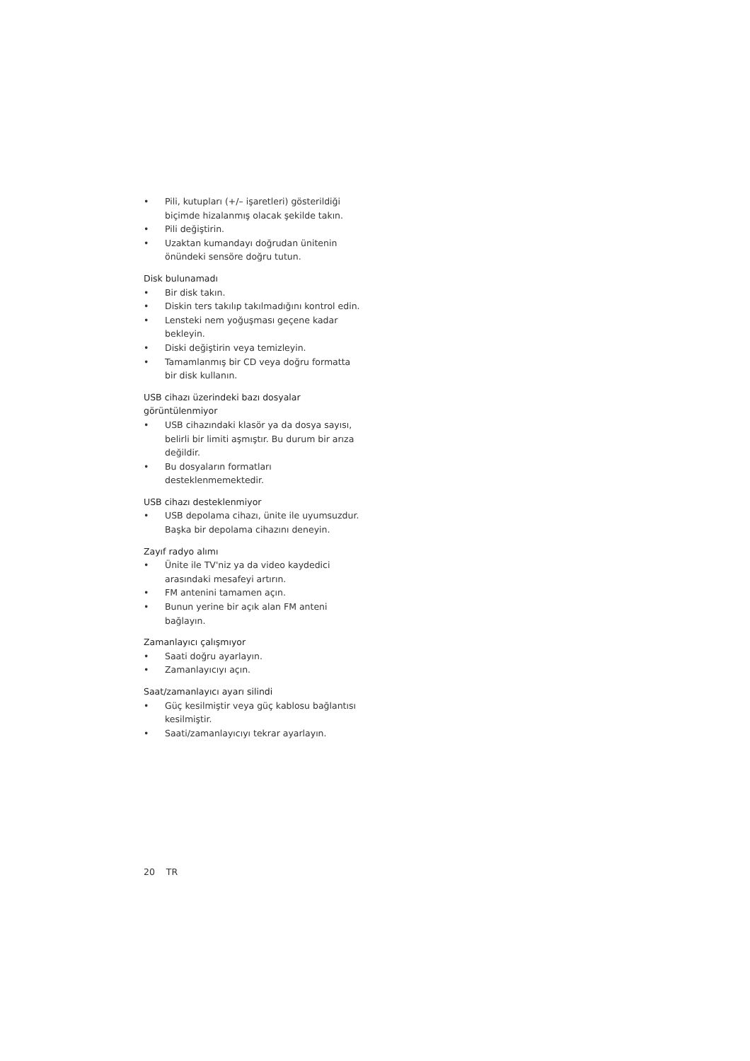• Pili, kutupları (+/– işaretleri) gösterildiği biçimde hizalanmış olacak şekilde takın.
• Pili değiştirin.
• Uzaktan kumandayı doğrudan ünitenin önündeki sensöre doğru tutun.
Disk bulunamadı
• Bir disk takın.
• Diskin ters takılıp takılmadığını kontrol edin.
• Lensteki nem yoğuşması geçene kadar bekleyin.
• Diski değiştirin veya temizleyin.
• Tamamlanmış bir CD veya doğru formatta bir disk kullanın.
USB cihazı üzerindeki bazı dosyalar görüntülenmiyor
• USB cihazındaki klasör ya da dosya sayısı, belirli bir limiti aşmıştır. Bu durum bir arıza değildir.
• Bu dosyaların formatları desteklenmemektedir.
USB cihazı desteklenmiyor
• USB depolama cihazı, ünite ile uyumsuzdur. Başka bir depolama cihazını deneyin.
Zayıf radyo alımı
• Ünite ile TV'niz ya da video kaydedici arasındaki mesafeyi artırın.
• FM antenini tamamen açın.
• Bunun yerine bir açık alan FM anteni bağlayın.
Zamanlayıcı çalışmıyor
• Saati doğru ayarlayın.
• Zamanlayıcıyı açın.
Saat/zamanlayıcı ayarı silindi
• Güç kesilmiştir veya güç kablosu bağlantısı kesilmiştir.
• Saati/zamanlayıcıyı tekrar ayarlayın.
20 TR